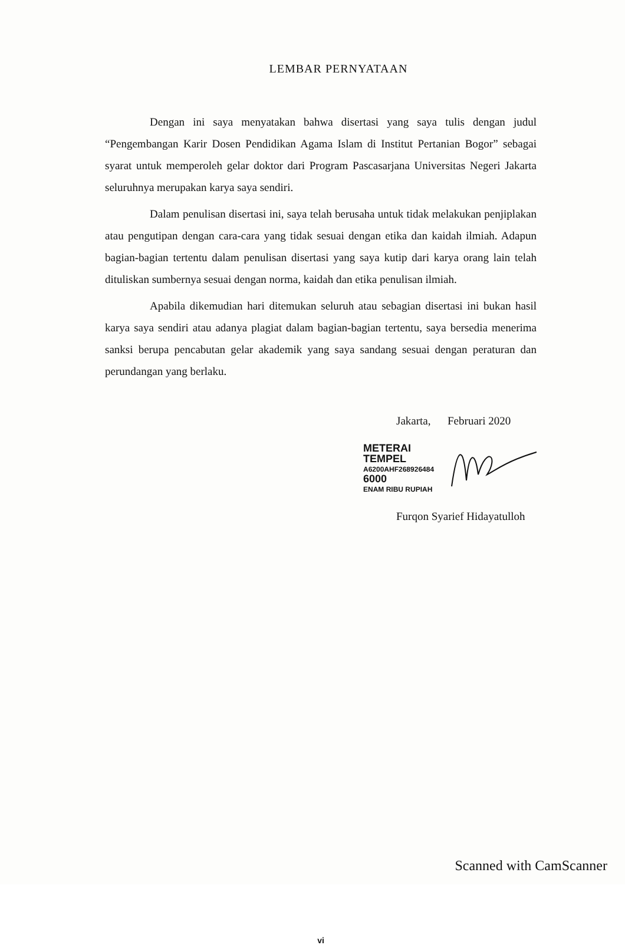LEMBAR PERNYATAAN
Dengan ini saya menyatakan bahwa disertasi yang saya tulis dengan judul “Pengembangan Karir Dosen Pendidikan Agama Islam di Institut Pertanian Bogor” sebagai syarat untuk memperoleh gelar doktor dari Program Pascasarjana Universitas Negeri Jakarta seluruhnya merupakan karya saya sendiri.
Dalam penulisan disertasi ini, saya telah berusaha untuk tidak melakukan penjiplakan atau pengutipan dengan cara-cara yang tidak sesuai dengan etika dan kaidah ilmiah. Adapun bagian-bagian tertentu dalam penulisan disertasi yang saya kutip dari karya orang lain telah dituliskan sumbernya sesuai dengan norma, kaidah dan etika penulisan ilmiah.
Apabila dikemudian hari ditemukan seluruh atau sebagian disertasi ini bukan hasil karya saya sendiri atau adanya plagiat dalam bagian-bagian tertentu, saya bersedia menerima sanksi berupa pencabutan gelar akademik yang saya sandang sesuai dengan peraturan dan perundangan yang berlaku.
Jakarta, Februari 2020
METERAI
TEMPEL
A6200AHF268926484
6000
ENAM RIBU RUPIAH
Furqon Syarief Hidayatulloh
vi
Scanned with CamScanner